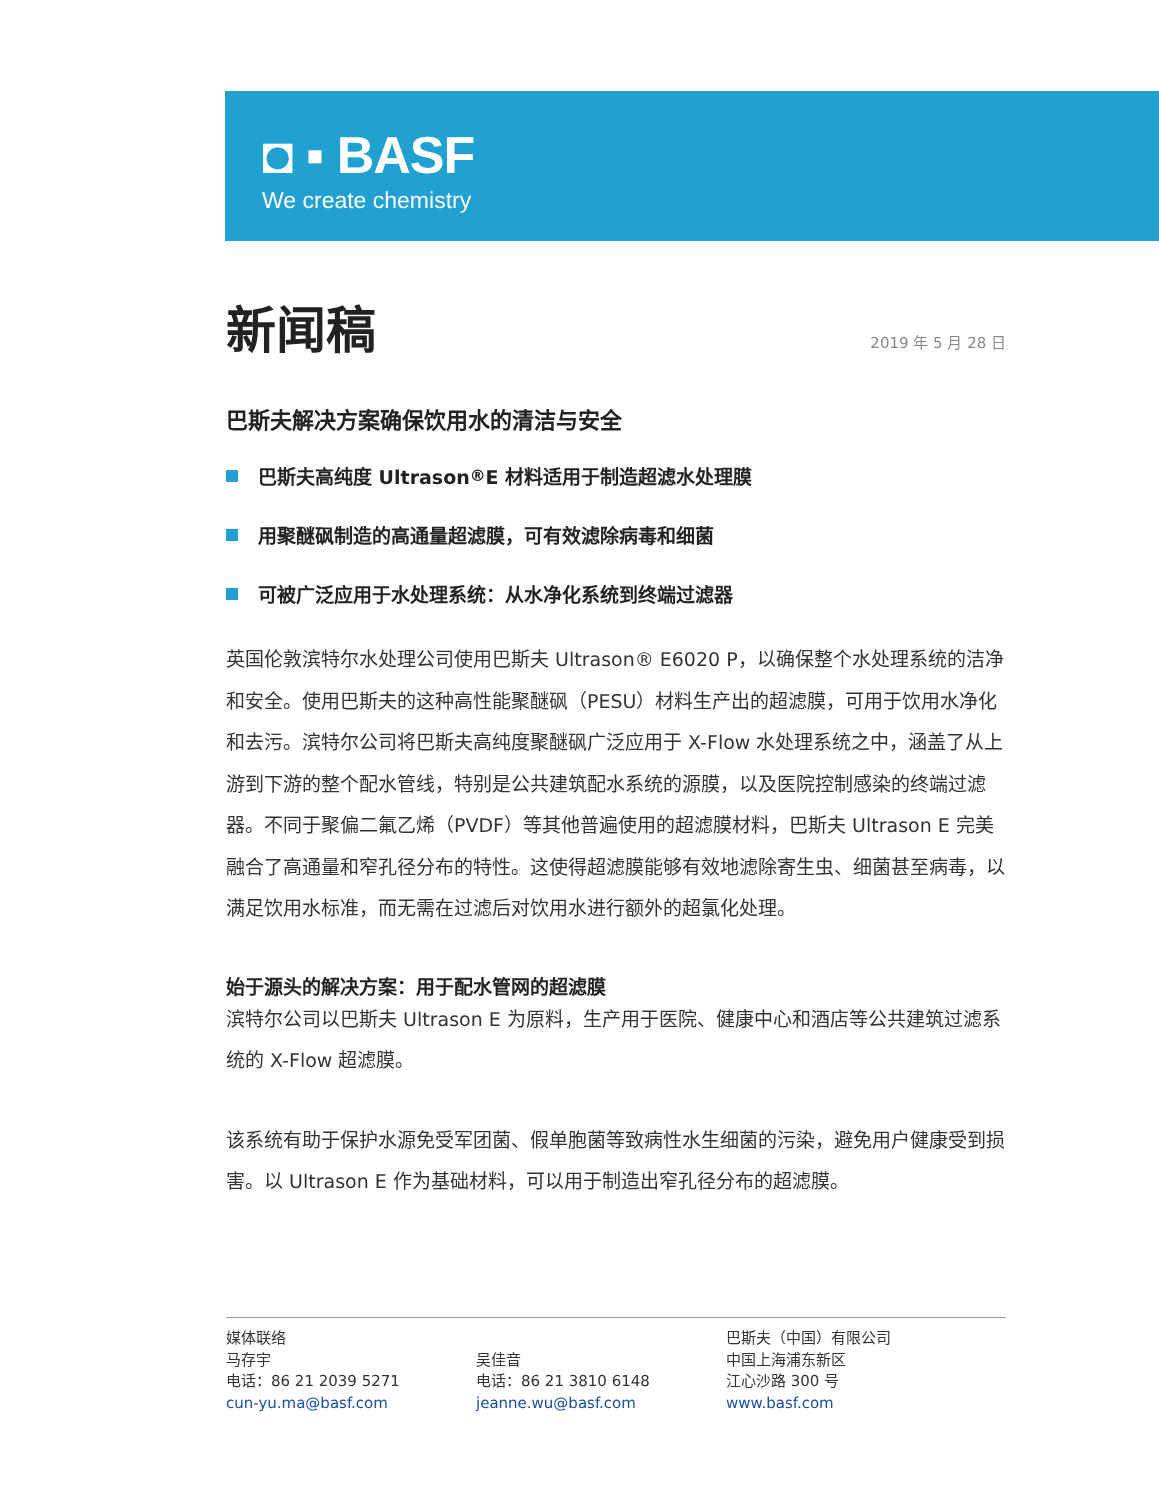◘ ▪ BASF
We create chemistry
新闻稿
2019 年 5 月 28 日
巴斯夫解决方案确保饮用水的清洁与安全
巴斯夫高纯度 Ultrason<sup>®</sup> E 材料适用于制造超滤水处理膜
用聚醚砜制造的高通量超滤膜，可有效滤除病毒和细菌
可被广泛应用于水处理系统：从水净化系统到终端过滤器
英国伦敦滨特尔水处理公司使用巴斯夫 Ultrason® E6020 P，以确保整个水处理系统的洁净和安全。使用巴斯夫的这种高性能聚醚砜（PESU）材料生产出的超滤膜，可用于饮用水净化和去污。滨特尔公司将巴斯夫高纯度聚醚砜广泛应用于 X-Flow 水处理系统之中，涵盖了从上游到下游的整个配水管线，特别是公共建筑配水系统的源膜，以及医院控制感染的终端过滤器。不同于聚偏二氟乙烯（PVDF）等其他普遍使用的超滤膜材料，巴斯夫 Ultrason E 完美融合了高通量和窄孔径分布的特性。这使得超滤膜能够有效地滤除寄生虫、细菌甚至病毒，以满足饮用水标准，而无需在过滤后对饮用水进行额外的超氯化处理。
始于源头的解决方案：用于配水管网的超滤膜
滨特尔公司以巴斯夫 Ultrason E 为原料，生产用于医院、健康中心和酒店等公共建筑过滤系统的 X-Flow 超滤膜。
该系统有助于保护水源免受军团菌、假单胞菌等致病性水生细菌的污染，避免用户健康受到损害。以 Ultrason E 作为基础材料，可以用于制造出窄孔径分布的超滤膜。
媒体联络
马存宇
电话：86 21 2039 5271
cun-yu.ma@basf.com
吴佳音
电话：86 21 3810 6148
jeanne.wu@basf.com
巴斯夫（中国）有限公司
中国上海浦东新区
江心沙路 300 号
www.basf.com